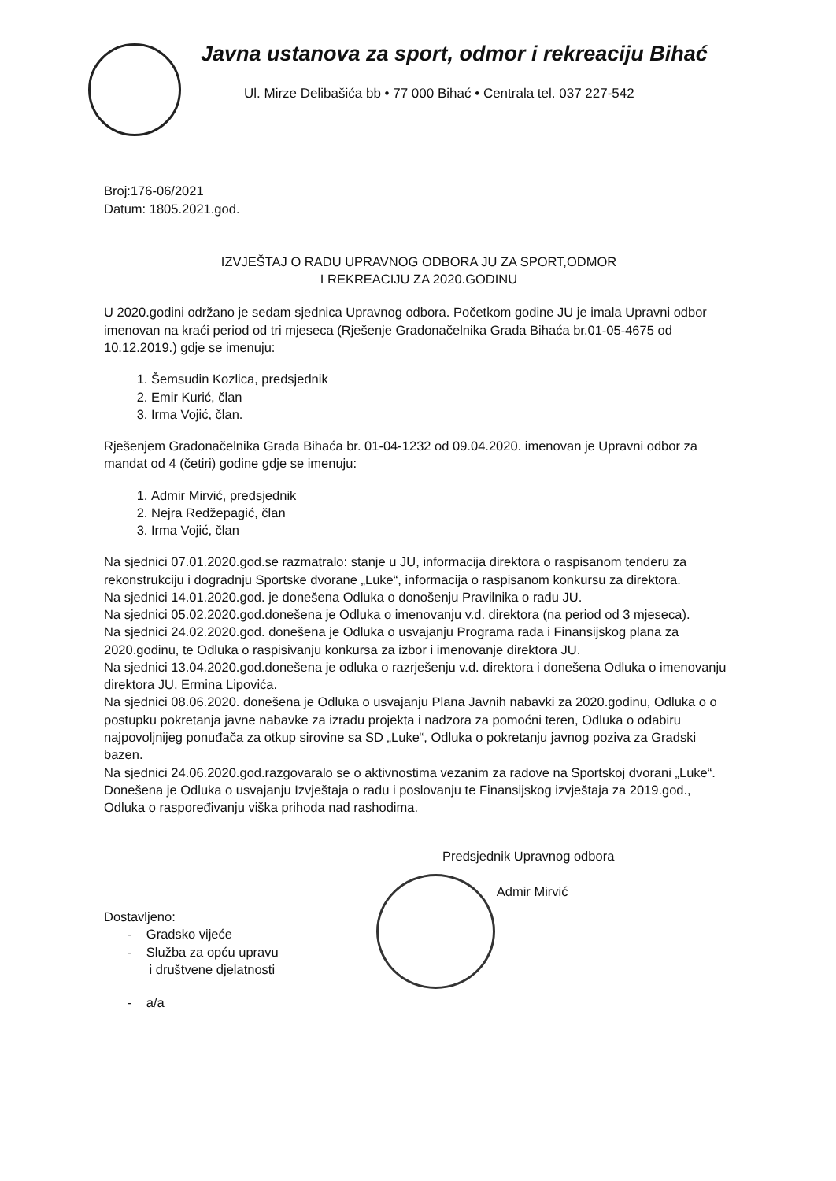Javna ustanova za sport, odmor i rekreaciju Bihać
Ul. Mirze Delibašića bb • 77 000 Bihać • Centrala tel. 037 227-542
Broj:176-06/2021
Datum: 1805.2021.god.
IZVJEŠTAJ O RADU UPRAVNOG ODBORA JU ZA SPORT,ODMOR
I REKREACIJU ZA 2020.GODINU
U 2020.godini održano je sedam sjednica Upravnog odbora. Početkom godine JU je imala Upravni odbor imenovan na kraći period od tri mjeseca (Rješenje Gradonačelnika Grada Bihaća br.01-05-4675 od 10.12.2019.) gdje se imenuju:
1. Šemsudin Kozlica, predsjednik
2. Emir Kurić, član
3. Irma Vojić, član.
Rješenjem Gradonačelnika Grada Bihaća br. 01-04-1232 od 09.04.2020. imenovan je Upravni odbor za mandat od 4 (četiri) godine gdje se imenuju:
1. Admir Mirvić, predsjednik
2. Nejra Redžepagić, član
3. Irma Vojić, član
Na sjednici 07.01.2020.god.se razmatralo: stanje u JU, informacija direktora o raspisanom tenderu za rekonstrukciju i dogradnju Sportske dvorane „Luke“, informacija o raspisanom konkursu za direktora.
Na sjednici 14.01.2020.god. je donešena Odluka o donošenju Pravilnika o radu JU.
Na sjednici 05.02.2020.god.donešena je Odluka o imenovanju v.d. direktora (na period od 3 mjeseca).
Na sjednici 24.02.2020.god. donešena je Odluka o usvajanju Programa rada i Finansijskog plana za 2020.godinu, te Odluka o raspisivanju konkursa za izbor i imenovanje direktora JU.
Na sjednici 13.04.2020.god.donešena je odluka o razrješenju v.d. direktora i donešena Odluka o imenovanju direktora JU, Ermina Lipovića.
Na sjednici 08.06.2020. donešena je Odluka o usvajanju Plana Javnih nabavki za 2020.godinu, Odluka o o postupku pokretanja javne nabavke za izradu projekta i nadzora za pomoćni teren, Odluka o odabiru najpovoljnijeg ponuđača za otkup sirovine sa SD „Luke“, Odluka o pokretanju javnog poziva za Gradski bazen.
Na sjednici 24.06.2020.god.razgovaralo se o aktivnostima vezanim za radove na Sportskoj dvorani „Luke“. Donešena je Odluka o usvajanju Izvještaja o radu i poslovanju te Finansijskog izvještaja za 2019.god., Odluka o raspoređivanju viška prihoda nad rashodima.
Predsjednik Upravnog odbora
Admir Mirvić
Dostavljeno:
- Gradsko vijeće
- Služba za opću upravu
i društvene djelatnosti
- a/a